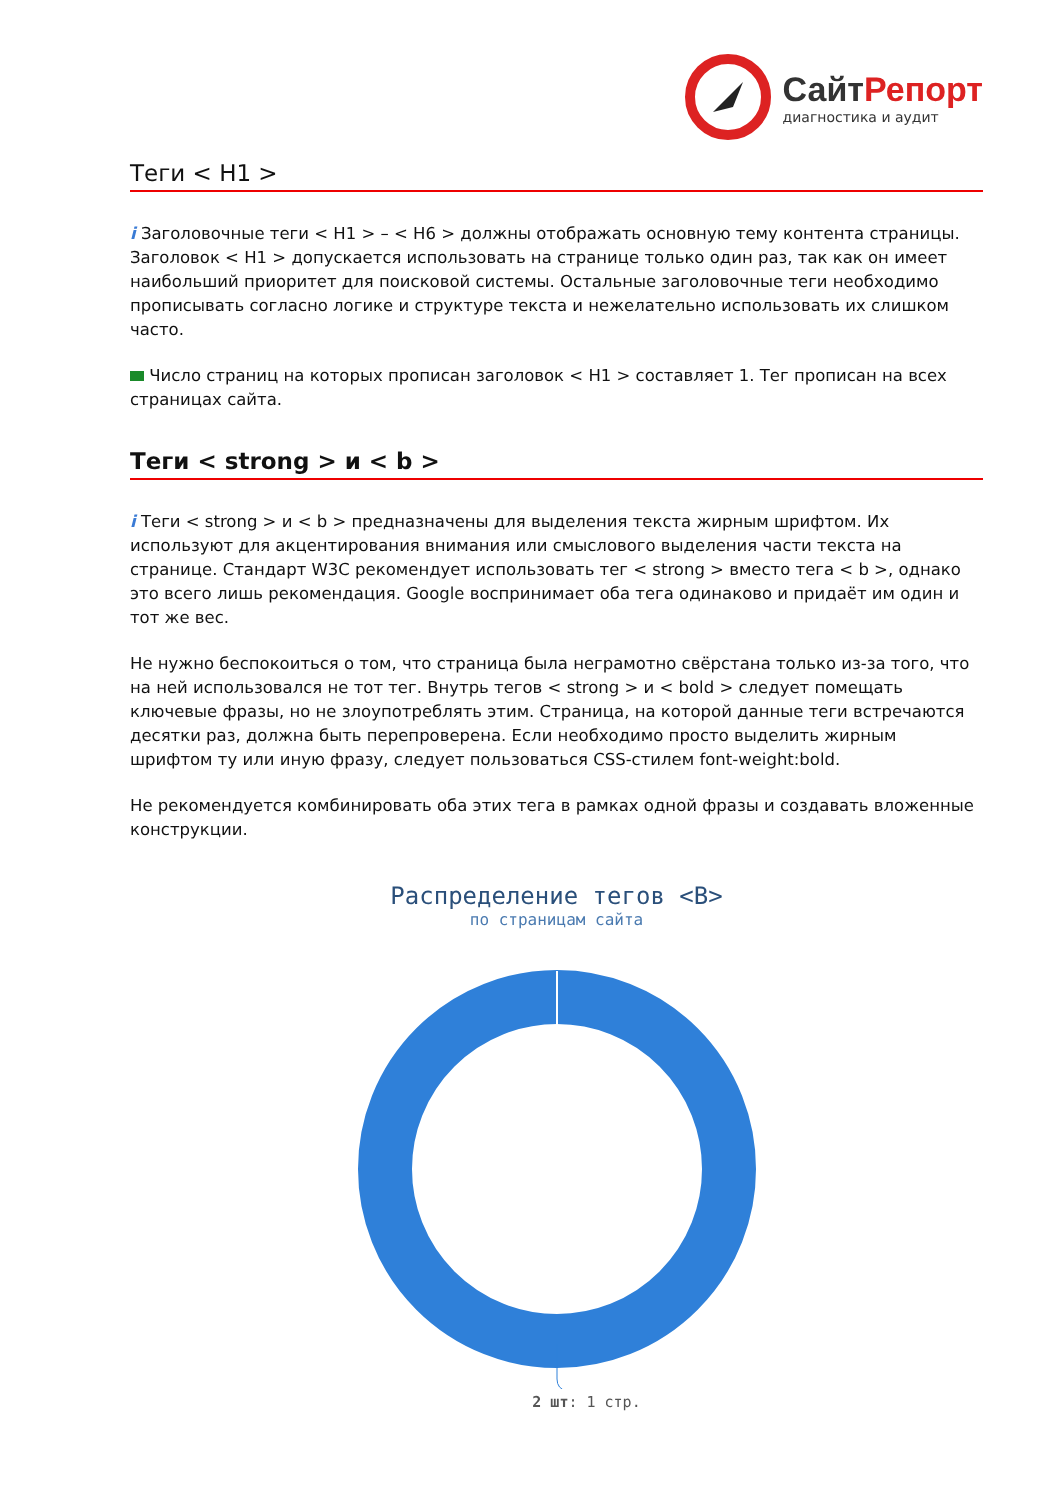СайтРепорт
диагностика и аудит
Теги < H1 >
i Заголовочные теги < H1 > – < H6 > должны отображать основную тему контента страницы. Заголовок < H1 > допускается использовать на странице только один раз, так как он имеет наибольший приоритет для поисковой системы. Остальные заголовочные теги необходимо прописывать согласно логике и структуре текста и нежелательно использовать их слишком часто.
Число страниц на которых прописан заголовок < H1 > составляет 1. Тег прописан на всех страницах сайта.
Теги < strong > и < b >
i Теги < strong > и < b > предназначены для выделения текста жирным шрифтом. Их используют для акцентирования внимания или смыслового выделения части текста на странице. Стандарт W3C рекомендует использовать тег < strong > вместо тега < b >, однако это всего лишь рекомендация. Google воспринимает оба тега одинаково и придаёт им один и тот же вес.
Не нужно беспокоиться о том, что страница была неграмотно свёрстана только из-за того, что на ней использовался не тот тег. Внутрь тегов < strong > и < bold > следует помещать ключевые фразы, но не злоупотреблять этим. Страница, на которой данные теги встречаются десятки раз, должна быть перепроверена. Если необходимо просто выделить жирным шрифтом ту или иную фразу, следует пользоваться CSS-стилем font-weight:bold.
Не рекомендуется комбинировать оба этих тега в рамках одной фразы и создавать вложенные конструкции.
Распределение тегов <B>
по страницам сайта
2 шт: 1 стр.